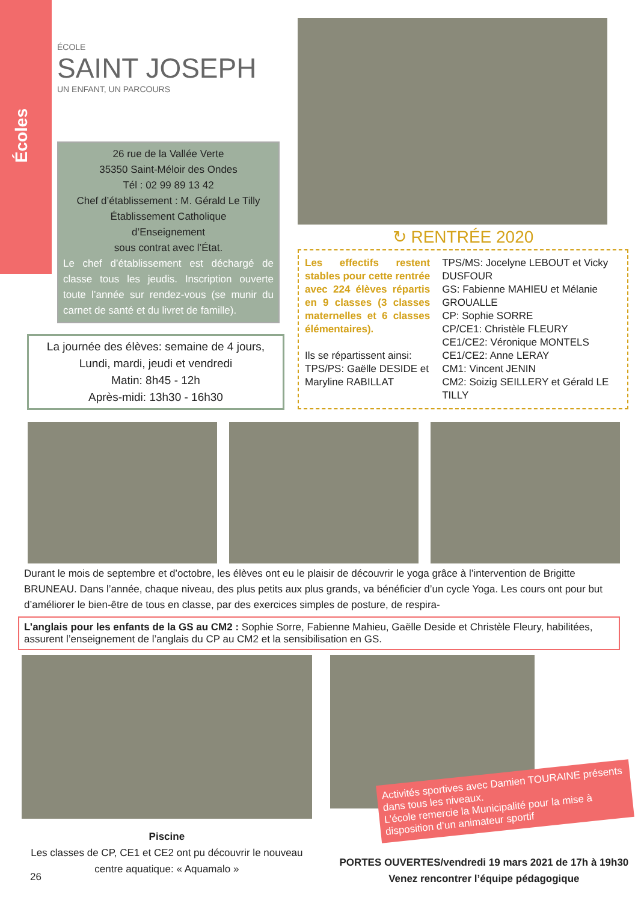Écoles
ÉCOLE
SAINT JOSEPH
UN ENFANT, UN PARCOURS
26 rue de la Vallée Verte
35350 Saint-Méloir des Ondes
Tél : 02 99 89 13 42
Chef d’établissement : M. Gérald Le Tilly
Établissement Catholique
d’Enseignement
sous contrat avec l’État.
Le chef d’établissement est déchargé de classe tous les jeudis. Inscription ouverte toute l’année sur rendez-vous (se munir du carnet de santé et du livret de famille).
La journée des élèves: semaine de 4 jours,
Lundi, mardi, jeudi et vendredi
Matin: 8h45 - 12h
Après-midi: 13h30 - 16h30
↻ RENTRÉE 2020
Les effectifs restent stables pour cette rentrée avec 224 élèves répartis en 9 classes (3 classes maternelles et 6 classes élémentaires).
Ils se répartissent ainsi:
TPS/PS: Gaëlle DESIDE et Maryline RABILLAT
TPS/MS: Jocelyne LEBOUT et Vicky DUSFOUR
GS: Fabienne MAHIEU et Mélanie GROUALLE
CP: Sophie SORRE
CP/CE1: Christèle FLEURY
CE1/CE2: Véronique MONTELS
CE1/CE2: Anne LERAY
CM1: Vincent JENIN
CM2: Soizig SEILLERY et Gérald LE TILLY
Durant le mois de septembre et d’octobre, les élèves ont eu le plaisir de découvrir le yoga grâce à l’intervention de Brigitte BRUNEAU. Dans l’année, chaque niveau, des plus petits aux plus grands, va bénéficier d’un cycle Yoga. Les cours ont pour but d’améliorer le bien-être de tous en classe, par des exercices simples de posture, de respira-
L’anglais pour les enfants de la GS au CM2 : Sophie Sorre, Fabienne Mahieu, Gaëlle Deside et Christèle Fleury, habilitées, assurent l’enseignement de l’anglais du CP au CM2 et la sensibilisation en GS.
Piscine
Les classes de CP, CE1 et CE2 ont pu découvrir le nouveau centre aquatique: « Aquamalo »
26
Activités sportives avec Damien TOURAINE présents dans tous les niveaux.
L’école remercie la Municipalité pour la mise à disposition d’un animateur sportif
PORTES OUVERTES/vendredi 19 mars 2021 de 17h à 19h30
Venez rencontrer l’équipe pédagogique